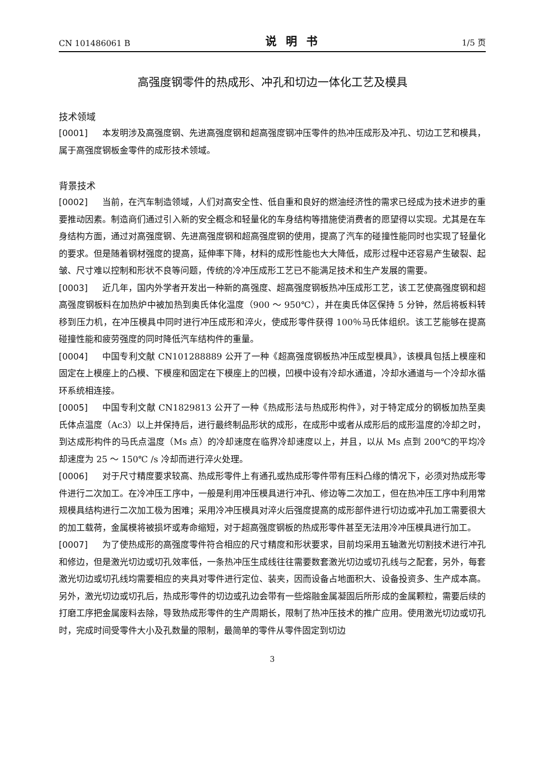CN 101486061 B 说明书 1/5 页
高强度钢零件的热成形、冲孔和切边一体化工艺及模具
技术领域
[0001] 本发明涉及高强度钢、先进高强度钢和超高强度钢冲压零件的热冲压成形及冲孔、切边工艺和模具，属于高强度钢板金零件的成形技术领域。
背景技术
[0002] 当前，在汽车制造领域，人们对高安全性、低自重和良好的燃油经济性的需求已经成为技术进步的重要推动因素。制造商们通过引入新的安全概念和轻量化的车身结构等措施使消费者的愿望得以实现。尤其是在车身结构方面，通过对高强度钢、先进高强度钢和超高强度钢的使用，提高了汽车的碰撞性能同时也实现了轻量化的要求。但是随着钢材强度的提高，延伸率下降，材料的成形性能也大大降低，成形过程中还容易产生破裂、起皱、尺寸难以控制和形状不良等问题，传统的冷冲压成形工艺已不能满足技术和生产发展的需要。
[0003] 近几年，国内外学者开发出一种新的高强度、超高强度钢板热冲压成形工艺，该工艺使高强度钢和超高强度钢板料在加热炉中被加热到奥氏体化温度（900 ～ 950℃），并在奥氏体区保持 5 分钟，然后将板料转移到压力机，在冲压模具中同时进行冲压成形和淬火，使成形零件获得 100％马氏体组织。该工艺能够在提高碰撞性能和疲劳强度的同时降低汽车结构件的重量。
[0004] 中国专利文献 CN101288889 公开了一种《超高强度钢板热冲压成型模具》，该模具包括上模座和固定在上模座上的凸模、下模座和固定在下模座上的凹模，凹模中设有冷却水通道，冷却水通道与一个冷却水循环系统相连接。
[0005] 中国专利文献 CN1829813 公开了一种《热成形法与热成形构件》，对于特定成分的钢板加热至奥氏体点温度（Ac3）以上并保持后，进行最终制品形状的成形，在成形中或者从成形后的成形温度的冷却之时，到达成形构件的马氏点温度（Ms 点）的冷却速度在临界冷却速度以上，并且，以从 Ms 点到 200℃的平均冷却速度为 25 ～ 150℃ /s 冷却而进行淬火处理。
[0006] 对于尺寸精度要求较高、热成形零件上有通孔或热成形零件带有压料凸缘的情况下，必须对热成形零件进行二次加工。在冷冲压工序中，一般是利用冲压模具进行冲孔、修边等二次加工，但在热冲压工序中利用常规模具结构进行二次加工极为困难；采用冷冲压模具对淬火后强度提高的成形部件进行切边或冲孔加工需要很大的加工载荷，金属模将被损坏或寿命缩短，对于超高强度钢板的热成形零件甚至无法用冷冲压模具进行加工。
[0007] 为了使热成形的高强度零件符合相应的尺寸精度和形状要求，目前均采用五轴激光切割技术进行冲孔和修边，但是激光切边或切孔效率低，一条热冲压生成线往往需要数套激光切边或切孔线与之配套，另外，每套激光切边或切孔线均需要相应的夹具对零件进行定位、装夹，因而设备占地面积大、设备投资多、生产成本高。另外，激光切边或切孔后，热成形零件的切边或孔边会带有一些熔融金属凝固后所形成的金属颗粒，需要后续的打磨工序把金属废料去除，导致热成形零件的生产周期长，限制了热冲压技术的推广应用。使用激光切边或切孔时，完成时间受零件大小及孔数量的限制，最简单的零件从零件固定到切边
3